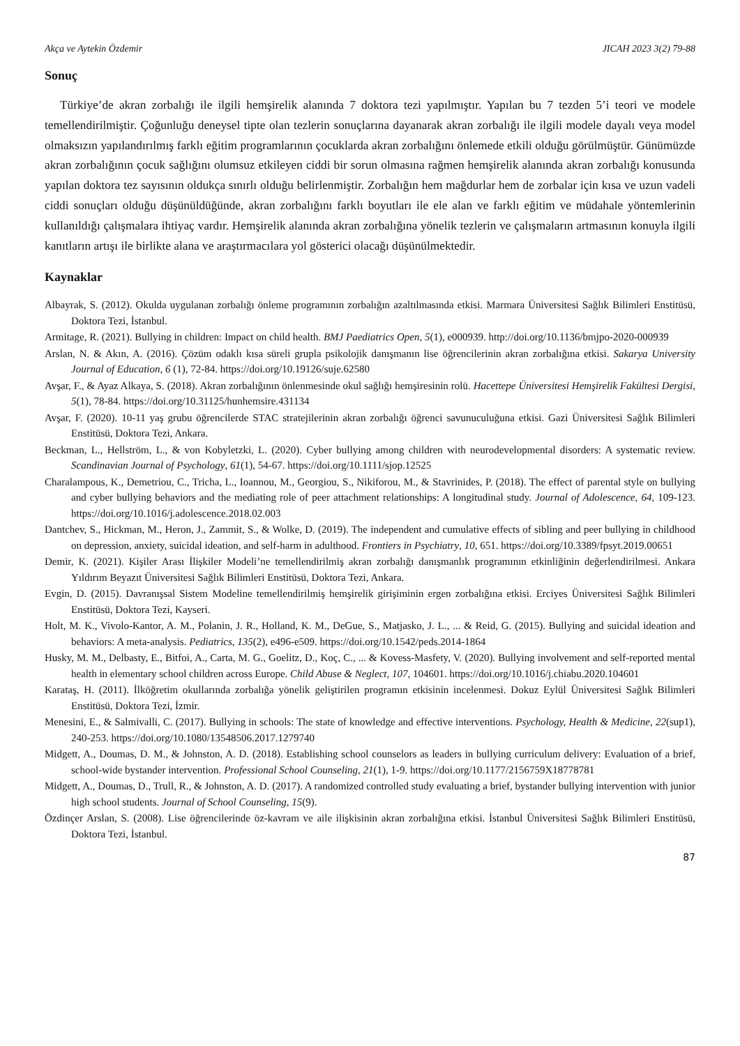Akça ve Aytekin Özdemir JICAH 2023 3(2) 79-88
Sonuç
Türkiye’de akran zorbalığı ile ilgili hemşirelik alanında 7 doktora tezi yapılmıştır. Yapılan bu 7 tezden 5’i teori ve modele temellendirilmiştir. Çoğunluğu deneysel tipte olan tezlerin sonuçlarına dayanarak akran zorbalığı ile ilgili modele dayalı veya model olmaksızın yapılandırılmış farklı eğitim programlarının çocuklarda akran zorbalığını önlemede etkili olduğu görülmüştür. Günümüzde akran zorbalığının çocuk sağlığını olumsuz etkileyen ciddi bir sorun olmasına rağmen hemşirelik alanında akran zorbalığı konusunda yapılan doktora tez sayısının oldukça sınırlı olduğu belirlenmiştir. Zorbalığın hem mağdurlar hem de zorbalar için kısa ve uzun vadeli ciddi sonuçları olduğu düşünüldüğünde, akran zorbalığını farklı boyutları ile ele alan ve farklı eğitim ve müdahale yöntemlerinin kullanıldığı çalışmalara ihtiyaç vardır. Hemşirelik alanında akran zorbalığına yönelik tezlerin ve çalışmaların artmasının konuyla ilgili kanıtların artışı ile birlikte alana ve araştırmacılara yol gösterici olacağı düşünülmektedir.
Kaynaklar
Albayrak, S. (2012). Okulda uygulanan zorbalığı önleme programının zorbalığın azaltılmasında etkisi. Marmara Üniversitesi Sağlık Bilimleri Enstitüsü, Doktora Tezi, İstanbul.
Armitage, R. (2021). Bullying in children: Impact on child health. BMJ Paediatrics Open, 5(1), e000939. http://doi.org/10.1136/bmjpo-2020-000939
Arslan, N. & Akın, A. (2016). Çözüm odaklı kısa süreli grupla psikolojik danışmanın lise öğrencilerinin akran zorbalığına etkisi. Sakarya University Journal of Education, 6 (1), 72-84. https://doi.org/10.19126/suje.62580
Avşar, F., & Ayaz Alkaya, S. (2018). Akran zorbalığının önlenmesinde okul sağlığı hemşiresinin rolü. Hacettepe Üniversitesi Hemşirelik Fakültesi Dergisi, 5(1), 78-84. https://doi.org/10.31125/hunhemsire.431134
Avşar, F. (2020). 10-11 yaş grubu öğrencilerde STAC stratejilerinin akran zorbalığı öğrenci savunuculuğuna etkisi. Gazi Üniversitesi Sağlık Bilimleri Enstitüsü, Doktora Tezi, Ankara.
Beckman, L., Hellström, L., & von Kobyletzki, L. (2020). Cyber bullying among children with neurodevelopmental disorders: A systematic review. Scandinavian Journal of Psychology, 61(1), 54-67. https://doi.org/10.1111/sjop.12525
Charalampous, K., Demetriou, C., Tricha, L., Ioannou, M., Georgiou, S., Nikiforou, M., & Stavrinides, P. (2018). The effect of parental style on bullying and cyber bullying behaviors and the mediating role of peer attachment relationships: A longitudinal study. Journal of Adolescence, 64, 109-123. https://doi.org/10.1016/j.adolescence.2018.02.003
Dantchev, S., Hickman, M., Heron, J., Zammit, S., & Wolke, D. (2019). The independent and cumulative effects of sibling and peer bullying in childhood on depression, anxiety, suicidal ideation, and self-harm in adulthood. Frontiers in Psychiatry, 10, 651. https://doi.org/10.3389/fpsyt.2019.00651
Demir, K. (2021). Kişiler Arası İlişkiler Modeli’ne temellendirilmiş akran zorbalığı danışmanlık programının etkinliğinin değerlendirilmesi. Ankara Yıldırım Beyazıt Üniversitesi Sağlık Bilimleri Enstitüsü, Doktora Tezi, Ankara.
Evgin, D. (2015). Davranışsal Sistem Modeline temellendirilmiş hemşirelik girişiminin ergen zorbalığına etkisi. Erciyes Üniversitesi Sağlık Bilimleri Enstitüsü, Doktora Tezi, Kayseri.
Holt, M. K., Vivolo-Kantor, A. M., Polanin, J. R., Holland, K. M., DeGue, S., Matjasko, J. L., ... & Reid, G. (2015). Bullying and suicidal ideation and behaviors: A meta-analysis. Pediatrics, 135(2), e496-e509. https://doi.org/10.1542/peds.2014-1864
Husky, M. M., Delbasty, E., Bitfoi, A., Carta, M. G., Goelitz, D., Koç, C., ... & Kovess-Masfety, V. (2020). Bullying involvement and self-reported mental health in elementary school children across Europe. Child Abuse & Neglect, 107, 104601. https://doi.org/10.1016/j.chiabu.2020.104601
Karataş, H. (2011). İlköğretim okullarında zorbalığa yönelik geliştirilen programın etkisinin incelenmesi. Dokuz Eylül Üniversitesi Sağlık Bilimleri Enstitüsü, Doktora Tezi, İzmir.
Menesini, E., & Salmivalli, C. (2017). Bullying in schools: The state of knowledge and effective interventions. Psychology, Health & Medicine, 22(sup1), 240-253. https://doi.org/10.1080/13548506.2017.1279740
Midgett, A., Doumas, D. M., & Johnston, A. D. (2018). Establishing school counselors as leaders in bullying curriculum delivery: Evaluation of a brief, school-wide bystander intervention. Professional School Counseling, 21(1), 1-9. https://doi.org/10.1177/2156759X18778781
Midgett, A., Doumas, D., Trull, R., & Johnston, A. D. (2017). A randomized controlled study evaluating a brief, bystander bullying intervention with junior high school students. Journal of School Counseling, 15(9).
Özdinçer Arslan, S. (2008). Lise öğrencilerinde öz-kavram ve aile ilişkisinin akran zorbalığına etkisi. İstanbul Üniversitesi Sağlık Bilimleri Enstitüsü, Doktora Tezi, İstanbul.
87